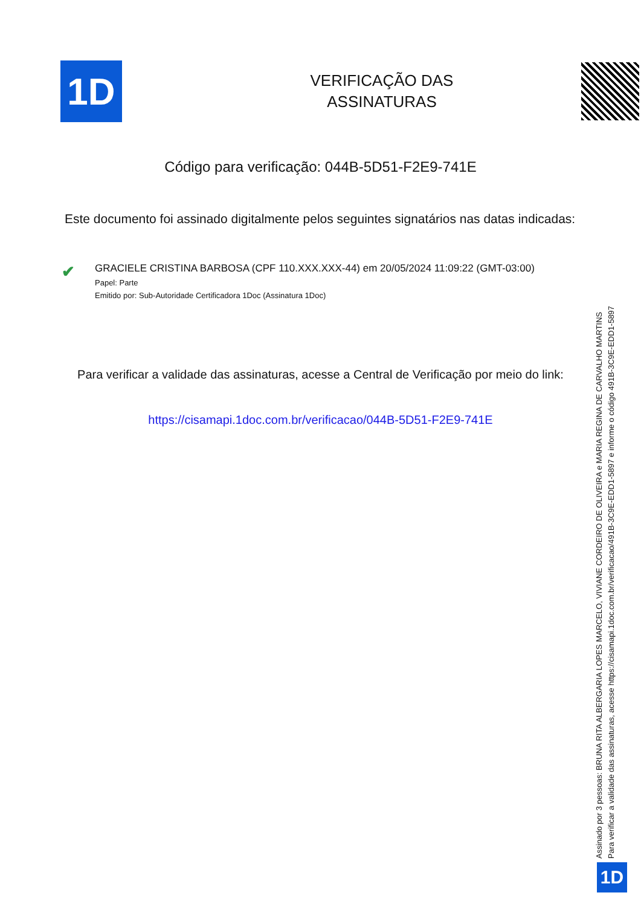1D
VERIFICAÇÃO DAS
ASSINATURAS
Código para verificação: 044B-5D51-F2E9-741E
Este documento foi assinado digitalmente pelos seguintes signatários nas datas indicadas:
✔
GRACIELE CRISTINA BARBOSA (CPF 110.XXX.XXX-44) em 20/05/2024 11:09:22 (GMT-03:00)
Papel: Parte
Emitido por: Sub-Autoridade Certificadora 1Doc (Assinatura 1Doc)
Para verificar a validade das assinaturas, acesse a Central de Verificação por meio do link:
https://cisamapi.1doc.com.br/verificacao/044B-5D51-F2E9-741E
Assinado por 3 pessoas: BRUNA RITA ALBERGARIA LOPES MARCELO, VIVIANE CORDEIRO DE OLIVEIRA e MARIA REGINA DE CARVALHO MARTINS
Para verificar a validade das assinaturas, acesse https://cisamapi.1doc.com.br/verificacao/491B-3C9E-EDD1-5897 e informe o código 491B-3C9E-EDD1-5897
1D